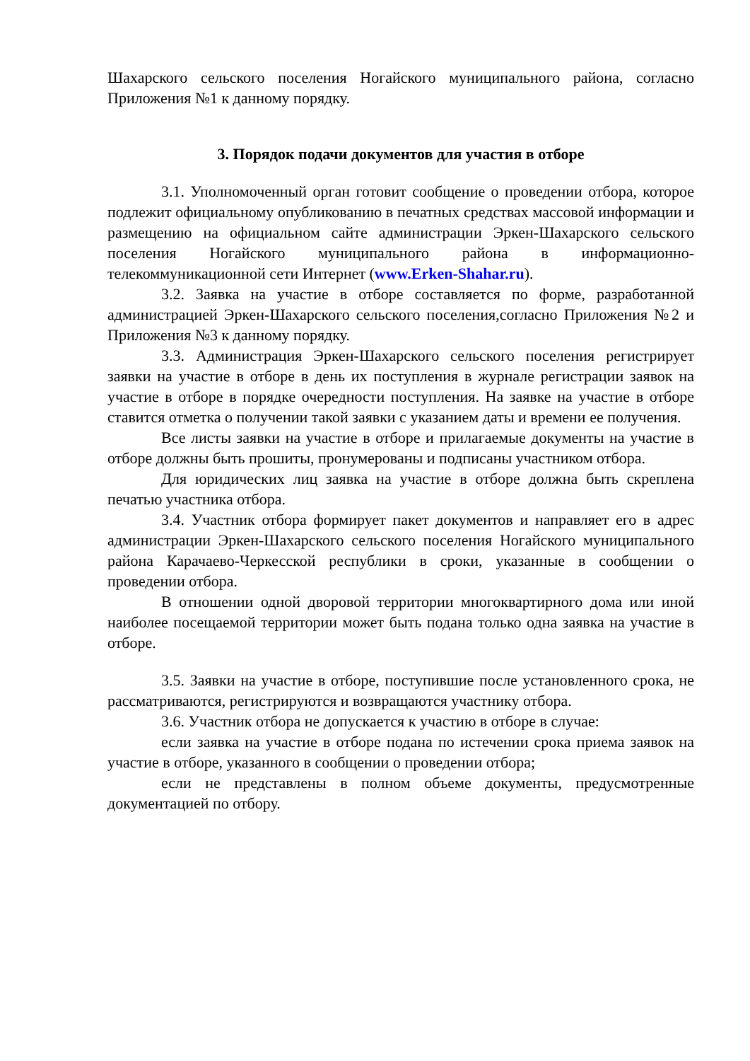Шахарского сельского поселения Ногайского муниципального района, согласно Приложения №1 к данному порядку.
3. Порядок подачи документов для участия в отборе
3.1. Уполномоченный орган готовит сообщение о проведении отбора, которое подлежит официальному опубликованию в печатных средствах массовой информации и размещению на официальном сайте администрации Эркен-Шахарского сельского поселения Ногайского муниципального района в информационно-телекоммуникационной сети Интернет (www.Erken-Shahar.ru).
3.2. Заявка на участие в отборе составляется по форме, разработанной администрацией Эркен-Шахарского сельского поселения,согласно Приложения №2 и Приложения №3 к данному порядку.
3.3. Администрация Эркен-Шахарского сельского поселения регистрирует заявки на участие в отборе в день их поступления в журнале регистрации заявок на участие в отборе в порядке очередности поступления. На заявке на участие в отборе ставится отметка о получении такой заявки с указанием даты и времени ее получения.
Все листы заявки на участие в отборе и прилагаемые документы на участие в отборе должны быть прошиты, пронумерованы и подписаны участником отбора.
Для юридических лиц заявка на участие в отборе должна быть скреплена печатью участника отбора.
3.4. Участник отбора формирует пакет документов и направляет его в адрес администрации Эркен-Шахарского сельского поселения Ногайского муниципального района Карачаево-Черкесской республики в сроки, указанные в сообщении о проведении отбора.
В отношении одной дворовой территории многоквартирного дома или иной наиболее посещаемой территории может быть подана только одна заявка на участие в отборе.
3.5. Заявки на участие в отборе, поступившие после установленного срока, не рассматриваются, регистрируются и возвращаются участнику отбора.
3.6. Участник отбора не допускается к участию в отборе в случае:
если заявка на участие в отборе подана по истечении срока приема заявок на участие в отборе, указанного в сообщении о проведении отбора;
если не представлены в полном объеме документы, предусмотренные документацией по отбору.